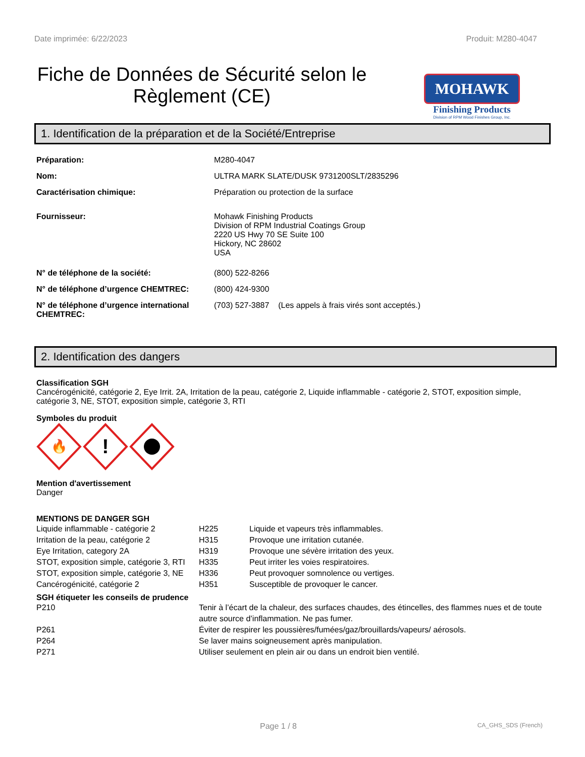Date imprimée: 6/22/2023 Produit: M280-4047
Fiche de Données de Sécurité selon le Règlement (CE)
MOHAWK
Finishing Products
Division of RPM Wood Finishes Group, Inc.
1. Identification de la préparation et de la Société/Entreprise
| Préparation: | M280-4047 |
| Nom: | ULTRA MARK SLATE/DUSK 9731200SLT/2835296 |
| Caractérisation chimique: | Préparation ou protection de la surface |
| Fournisseur: | Mohawk Finishing Products Division of RPM Industrial Coatings Group 2220 US Hwy 70 SE Suite 100 Hickory, NC 28602 USA |
| N° de téléphone de la société: | (800) 522-8266 |
| N° de téléphone d’urgence CHEMTREC: | (800) 424-9300 |
| N° de téléphone d’urgence international CHEMTREC: | (703) 527-3887 (Les appels à frais virés sont acceptés.) |
2. Identification des dangers
Classification SGH
Cancérogénicité, catégorie 2, Eye Irrit. 2A, Irritation de la peau, catégorie 2, Liquide inflammable - catégorie 2, STOT, exposition simple, catégorie 3, NE, STOT, exposition simple, catégorie 3, RTI
Symboles du produit
🔥
!
Mention d'avertissement
Danger
MENTIONS DE DANGER SGH
| Liquide inflammable - catégorie 2 | H225 | Liquide et vapeurs très inflammables. |
| Irritation de la peau, catégorie 2 | H315 | Provoque une irritation cutanée. |
| Eye Irritation, category 2A | H319 | Provoque une sévère irritation des yeux. |
| STOT, exposition simple, catégorie 3, RTI | H335 | Peut irriter les voies respiratoires. |
| STOT, exposition simple, catégorie 3, NE | H336 | Peut provoquer somnolence ou vertiges. |
| Cancérogénicité, catégorie 2 | H351 | Susceptible de provoquer le cancer. |
SGH étiqueter les conseils de prudence
| P210 | Tenir à l’écart de la chaleur, des surfaces chaudes, des étincelles, des flammes nues et de toute autre source d’inflammation. Ne pas fumer. |
| P261 | Éviter de respirer les poussières/fumées/gaz/brouillards/vapeurs/ aérosols. |
| P264 | Se laver mains soigneusement après manipulation. |
| P271 | Utiliser seulement en plein air ou dans un endroit bien ventilé. |
Page 1 / 8 CA_GHS_SDS (French)